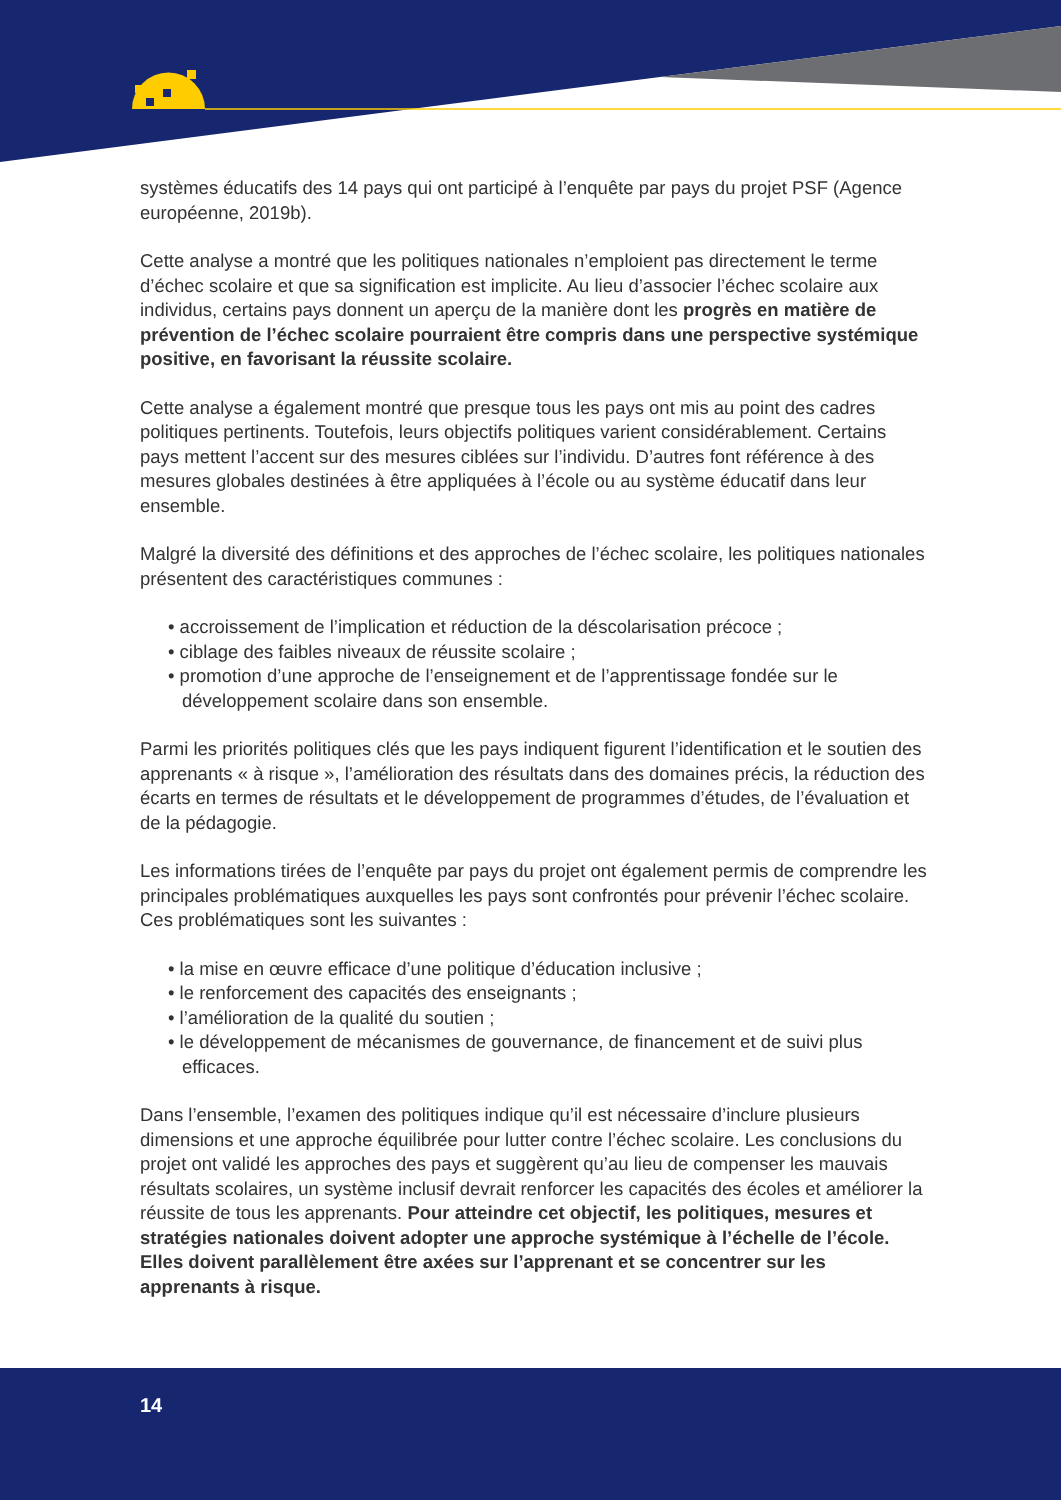systèmes éducatifs des 14 pays qui ont participé à l’enquête par pays du projet PSF (Agence européenne, 2019b).
Cette analyse a montré que les politiques nationales n’emploient pas directement le terme d’échec scolaire et que sa signification est implicite. Au lieu d’associer l’échec scolaire aux individus, certains pays donnent un aperçu de la manière dont les progrès en matière de prévention de l’échec scolaire pourraient être compris dans une perspective systémique positive, en favorisant la réussite scolaire.
Cette analyse a également montré que presque tous les pays ont mis au point des cadres politiques pertinents. Toutefois, leurs objectifs politiques varient considérablement. Certains pays mettent l’accent sur des mesures ciblées sur l’individu. D’autres font référence à des mesures globales destinées à être appliquées à l’école ou au système éducatif dans leur ensemble.
Malgré la diversité des définitions et des approches de l’échec scolaire, les politiques nationales présentent des caractéristiques communes :
• accroissement de l’implication et réduction de la déscolarisation précoce ;
• ciblage des faibles niveaux de réussite scolaire ;
• promotion d’une approche de l’enseignement et de l’apprentissage fondée sur le développement scolaire dans son ensemble.
Parmi les priorités politiques clés que les pays indiquent figurent l’identification et le soutien des apprenants « à risque », l’amélioration des résultats dans des domaines précis, la réduction des écarts en termes de résultats et le développement de programmes d’études, de l’évaluation et de la pédagogie.
Les informations tirées de l’enquête par pays du projet ont également permis de comprendre les principales problématiques auxquelles les pays sont confrontés pour prévenir l’échec scolaire. Ces problématiques sont les suivantes :
• la mise en œuvre efficace d’une politique d’éducation inclusive ;
• le renforcement des capacités des enseignants ;
• l’amélioration de la qualité du soutien ;
• le développement de mécanismes de gouvernance, de financement et de suivi plus efficaces.
Dans l’ensemble, l’examen des politiques indique qu’il est nécessaire d’inclure plusieurs dimensions et une approche équilibrée pour lutter contre l’échec scolaire. Les conclusions du projet ont validé les approches des pays et suggèrent qu’au lieu de compenser les mauvais résultats scolaires, un système inclusif devrait renforcer les capacités des écoles et améliorer la réussite de tous les apprenants. Pour atteindre cet objectif, les politiques, mesures et stratégies nationales doivent adopter une approche systémique à l’échelle de l’école. Elles doivent parallèlement être axées sur l’apprenant et se concentrer sur les apprenants à risque.
14